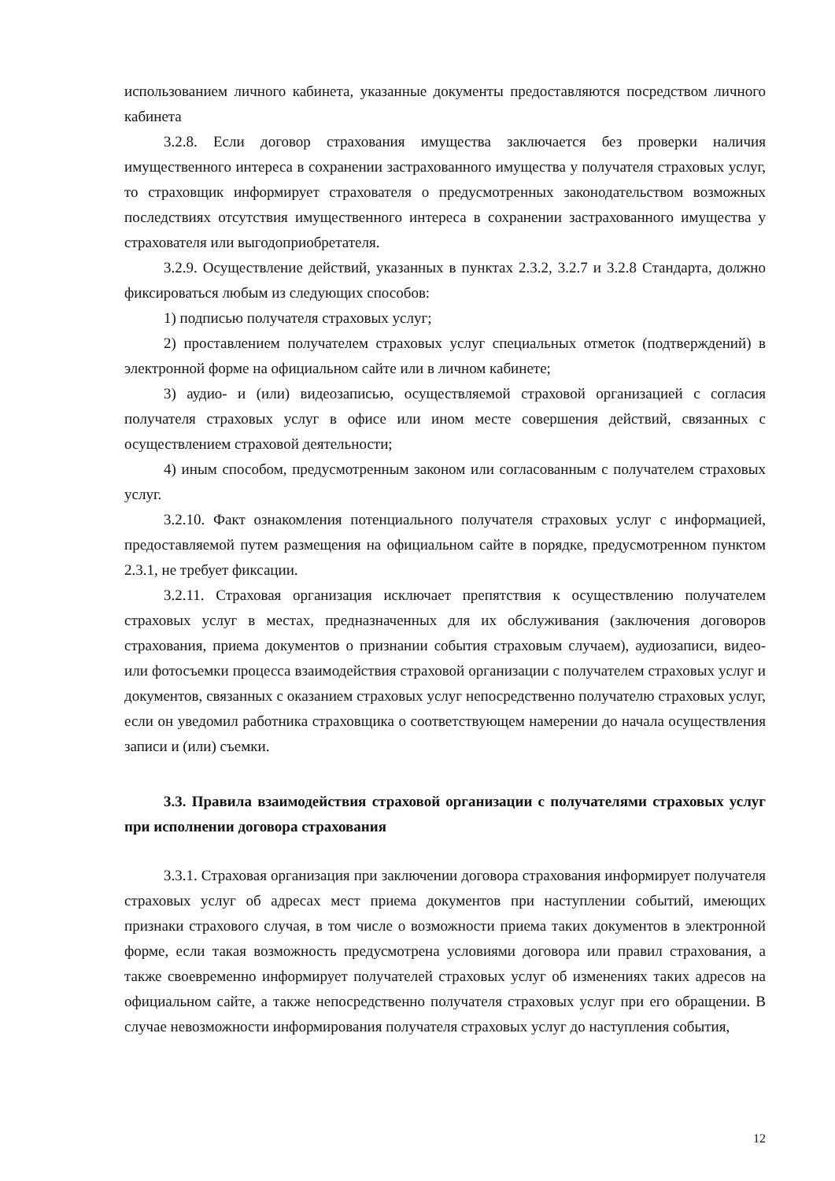использованием личного кабинета, указанные документы предоставляются посредством личного кабинета
3.2.8. Если договор страхования имущества заключается без проверки наличия имущественного интереса в сохранении застрахованного имущества у получателя страховых услуг, то страховщик информирует страхователя о предусмотренных законодательством возможных последствиях отсутствия имущественного интереса в сохранении застрахованного имущества у страхователя или выгодоприобретателя.
3.2.9. Осуществление действий, указанных в пунктах 2.3.2, 3.2.7 и 3.2.8 Стандарта, должно фиксироваться любым из следующих способов:
1) подписью получателя страховых услуг;
2) проставлением получателем страховых услуг специальных отметок (подтверждений) в электронной форме на официальном сайте или в личном кабинете;
3) аудио- и (или) видеозаписью, осуществляемой страховой организацией с согласия получателя страховых услуг в офисе или ином месте совершения действий, связанных с осуществлением страховой деятельности;
4) иным способом, предусмотренным законом или согласованным с получателем страховых услуг.
3.2.10. Факт ознакомления потенциального получателя страховых услуг с информацией, предоставляемой путем размещения на официальном сайте в порядке, предусмотренном пунктом 2.3.1, не требует фиксации.
3.2.11. Страховая организация исключает препятствия к осуществлению получателем страховых услуг в местах, предназначенных для их обслуживания (заключения договоров страхования, приема документов о признании события страховым случаем), аудиозаписи, видео- или фотосъемки процесса взаимодействия страховой организации с получателем страховых услуг и документов, связанных с оказанием страховых услуг непосредственно получателю страховых услуг, если он уведомил работника страховщика о соответствующем намерении до начала осуществления записи и (или) съемки.
3.3. Правила взаимодействия страховой организации с получателями страховых услуг при исполнении договора страхования
3.3.1. Страховая организация при заключении договора страхования информирует получателя страховых услуг об адресах мест приема документов при наступлении событий, имеющих признаки страхового случая, в том числе о возможности приема таких документов в электронной форме, если такая возможность предусмотрена условиями договора или правил страхования, а также своевременно информирует получателей страховых услуг об изменениях таких адресов на официальном сайте, а также непосредственно получателя страховых услуг при его обращении. В случае невозможности информирования получателя страховых услуг до наступления события,
12